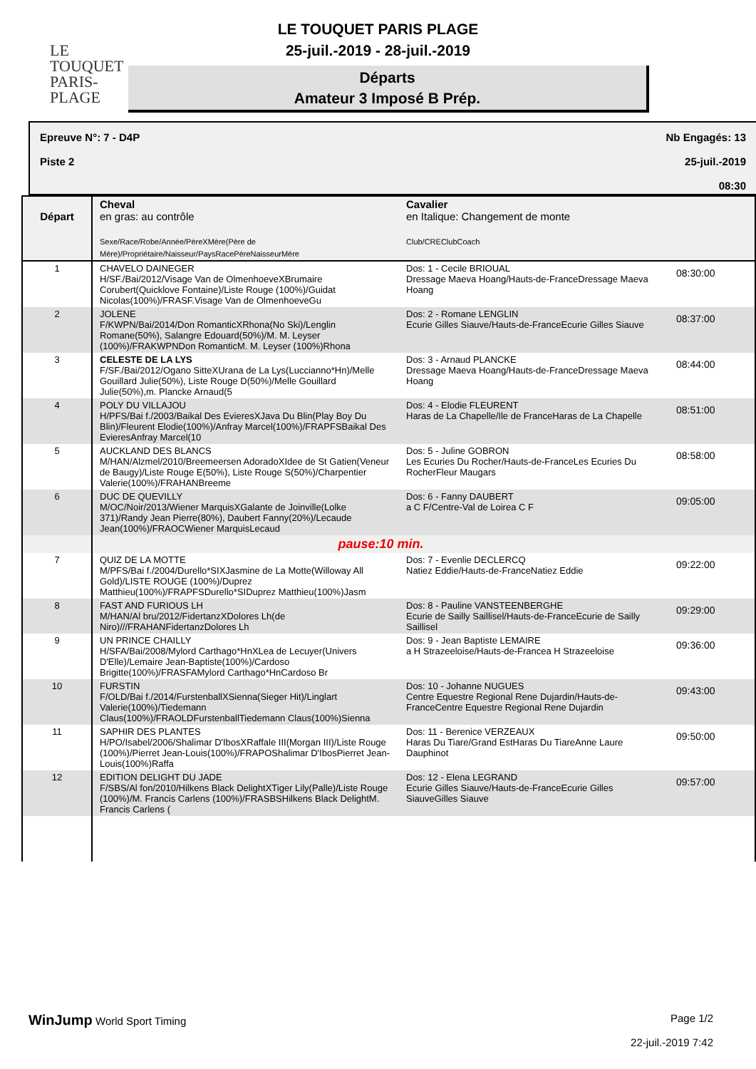LE TOUQUET
PARIS-PLAGE
LE TOUQUET PARIS PLAGE
25-juil.-2019 - 28-juil.-2019
Départs
Amateur 3 Imposé B Prép.
Epreuve N°: 7 - D4P
Piste 2
Nb Engagés: 13
25-juil.-2019
08:30
| Départ | Cheval en gras: au contrôle Sexe/Race/Robe/Année/PèreXMère(Père de Mère)/Propriétaire/Naisseur/PaysRacePèreNaisseurMère | Cavalier en Italique: Changement de monte Club/CREClubCoach | |
| 1 | CHAVELO DAINEGER H/SF./Bai/2012/Visage Van de OlmenhoeveXBrumaire Corubert(Quicklove Fontaine)/Liste Rouge (100%)/Guidat Nicolas(100%)/FRASF.Visage Van de OlmenhoeveGu | Dos: 1 - Cecile BRIOUAL Dressage Maeva Hoang/Hauts-de-FranceDressage Maeva Hoang | 08:30:00 |
| 2 | JOLENE F/KWPN/Bai/2014/Don RomanticXRhona(No Ski)/Lenglin Romane(50%), Salangre Edouard(50%)/M. M. Leyser (100%)/FRAKWPNDon RomanticM. M. Leyser (100%)Rhona | Dos: 2 - Romane LENGLIN Ecurie Gilles Siauve/Hauts-de-FranceEcurie Gilles Siauve | 08:37:00 |
| 3 | CELESTE DE LA LYS F/SF./Bai/2012/Ogano SitteXUrana de La Lys(Luccianno*Hn)/Melle Gouillard Julie(50%), Liste Rouge D(50%)/Melle Gouillard Julie(50%),m. Plancke Arnaud(5 | Dos: 3 - Arnaud PLANCKE Dressage Maeva Hoang/Hauts-de-FranceDressage Maeva Hoang | 08:44:00 |
| 4 | POLY DU VILLAJOU H/PFS/Bai f./2003/Baikal Des EvieresXJava Du Blin(Play Boy Du Blin)/Fleurent Elodie(100%)/Anfray Marcel(100%)/FRAPFSBaikal Des EvieresAnfray Marcel(10 | Dos: 4 - Elodie FLEURENT Haras de La Chapelle/Ile de FranceHaras de La Chapelle | 08:51:00 |
| 5 | AUCKLAND DES BLANCS M/HAN/Alzmel/2010/Breemeersen AdoradoXIdee de St Gatien(Veneur de Baugy)/Liste Rouge E(50%), Liste Rouge S(50%)/Charpentier Valerie(100%)/FRAHANBreeme | Dos: 5 - Juline GOBRON Les Ecuries Du Rocher/Hauts-de-FranceLes Ecuries Du RocherFleur Maugars | 08:58:00 |
| 6 | DUC DE QUEVILLY M/OC/Noir/2013/Wiener MarquisXGalante de Joinville(Lolke 371)/Randy Jean Pierre(80%), Daubert Fanny(20%)/Lecaude Jean(100%)/FRAOCWiener MarquisLecaud | Dos: 6 - Fanny DAUBERT a C F/Centre-Val de Loirea C F | 09:05:00 |
| | pause:10 min. | | |
| 7 | QUIZ DE LA MOTTE M/PFS/Bai f./2004/Durello*SIXJasmine de La Motte(Willoway All Gold)/LISTE ROUGE (100%)/Duprez Matthieu(100%)/FRAPFSDurello*SIDuprez Matthieu(100%)Jasm | Dos: 7 - Evenlie DECLERCQ Natiez Eddie/Hauts-de-FranceNatiez Eddie | 09:22:00 |
| 8 | FAST AND FURIOUS LH M/HAN/Al bru/2012/FidertanzXDolores Lh(de Niro)///FRAHANFidertanzDolores Lh | Dos: 8 - Pauline VANSTEENBERGHE Ecurie de Sailly Saillisel/Hauts-de-FranceEcurie de Sailly Saillisel | 09:29:00 |
| 9 | UN PRINCE CHAILLY H/SFA/Bai/2008/Mylord Carthago*HnXLea de Lecuyer(Univers D'Elle)/Lemaire Jean-Baptiste(100%)/Cardoso Brigitte(100%)/FRASFAMylord Carthago*HnCardoso Br | Dos: 9 - Jean Baptiste LEMAIRE a H Strazeeloise/Hauts-de-Francea H Strazeeloise | 09:36:00 |
| 10 | FURSTIN F/OLD/Bai f./2014/FurstenballXSienna(Sieger Hit)/Linglart Valerie(100%)/Tiedemann Claus(100%)/FRAOLDFurstenballTiedemann Claus(100%)Sienna | Dos: 10 - Johanne NUGUES Centre Equestre Regional Rene Dujardin/Hauts-de-FranceCentre Equestre Regional Rene Dujardin | 09:43:00 |
| 11 | SAPHIR DES PLANTES H/PO/Isabel/2006/Shalimar D'IbosXRaffale III(Morgan III)/Liste Rouge (100%)/Pierret Jean-Louis(100%)/FRAPOShalimar D'IbosPierret Jean-Louis(100%)Raffa | Dos: 11 - Berenice VERZEAUX Haras Du Tiare/Grand EstHaras Du TiareAnne Laure Dauphinot | 09:50:00 |
| 12 | EDITION DELIGHT DU JADE F/SBS/Al fon/2010/Hilkens Black DelightXTiger Lily(Palle)/Liste Rouge (100%)/M. Francis Carlens (100%)/FRASBSHilkens Black DelightM. Francis Carlens ( | Dos: 12 - Elena LEGRAND Ecurie Gilles Siauve/Hauts-de-FranceEcurie Gilles SiauveGilles Siauve | 09:57:00 |
WinJump World Sport Timing Page 1/2
22-juil.-2019 7:42